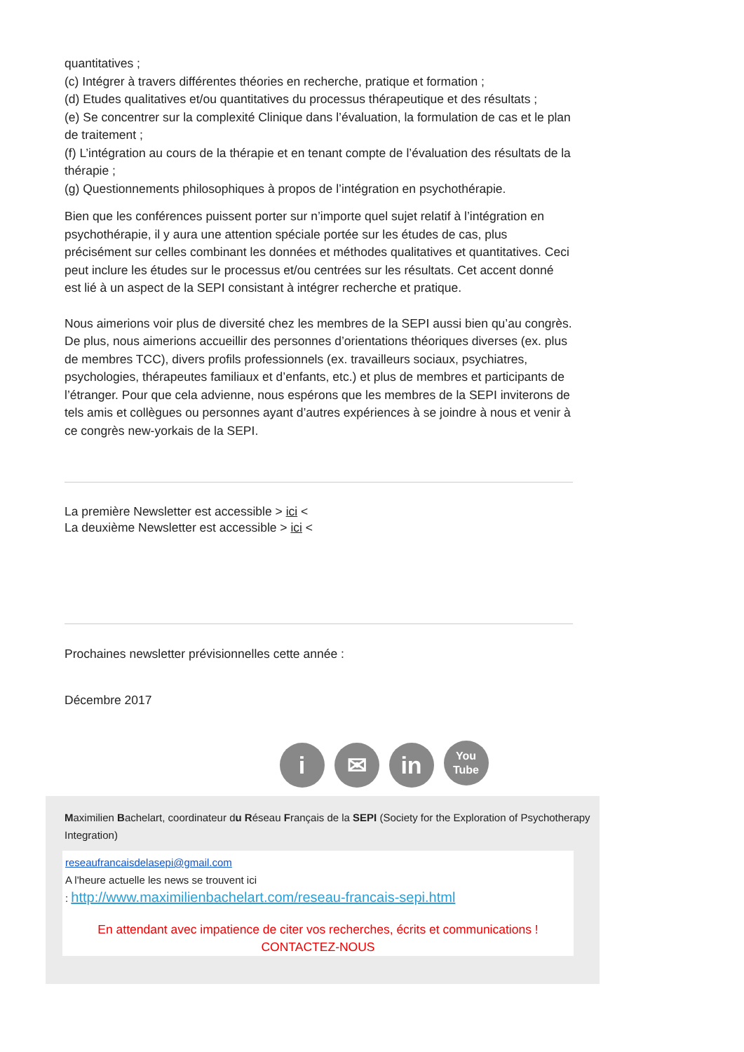quantitatives ;
(c) Intégrer à travers différentes théories en recherche, pratique et formation ;
(d) Etudes qualitatives et/ou quantitatives du processus thérapeutique et des résultats ;
(e) Se concentrer sur la complexité Clinique dans l’évaluation, la formulation de cas et le plan de traitement ;
(f) L’intégration au cours de la thérapie et en tenant compte de l’évaluation des résultats de la thérapie ;
(g) Questionnements philosophiques à propos de l’intégration en psychothérapie.
Bien que les conférences puissent porter sur n’importe quel sujet relatif à l’intégration en psychothérapie, il y aura une attention spéciale portée sur les études de cas, plus précisément sur celles combinant les données et méthodes qualitatives et quantitatives. Ceci peut inclure les études sur le processus et/ou centrées sur les résultats. Cet accent donné est lié à un aspect de la SEPI consistant à intégrer recherche et pratique.
Nous aimerions voir plus de diversité chez les membres de la SEPI aussi bien qu’au congrès. De plus, nous aimerions accueillir des personnes d’orientations théoriques diverses (ex. plus de membres TCC), divers profils professionnels (ex. travailleurs sociaux, psychiatres, psychologies, thérapeutes familiaux et d’enfants, etc.) et plus de membres et participants de l’étranger. Pour que cela advienne, nous espérons que les membres de la SEPI inviterons de tels amis et collègues ou personnes ayant d’autres expériences à se joindre à nous et venir à ce congrès new-yorkais de la SEPI.
La première Newsletter est accessible > ici <
La deuxième Newsletter est accessible > ici <
Prochaines newsletter prévisionnelles cette année :
Décembre 2017
i ✉ in You
Tube
Maximilien Bachelart, coordinateur du Réseau Français de la SEPI (Society for the Exploration of Psychotherapy Integration)
reseaufrancaisdelasepi@gmail.com
A l'heure actuelle les news se trouvent ici
: http://www.maximilienbachelart.com/reseau-francais-sepi.html
En attendant avec impatience de citer vos recherches, écrits et communications !
CONTACTEZ-NOUS